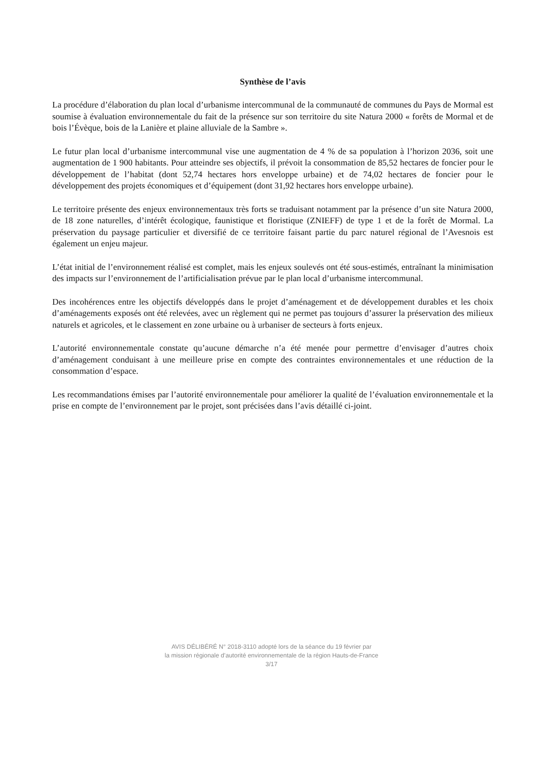Synthèse de l’avis
La procédure d’élaboration du plan local d’urbanisme intercommunal de la communauté de communes du Pays de Mormal est soumise à évaluation environnementale du fait de la présence sur son territoire du site Natura 2000 « forêts de Mormal et de bois l’Évèque, bois de la Lanière et plaine alluviale de la Sambre ».
Le futur plan local d’urbanisme intercommunal vise une augmentation de 4 % de sa population à l’horizon 2036, soit une augmentation de 1 900 habitants. Pour atteindre ses objectifs, il prévoit la consommation de 85,52 hectares de foncier pour le développement de l’habitat (dont 52,74 hectares hors enveloppe urbaine) et de 74,02 hectares de foncier pour le développement des projets économiques et d’équipement (dont 31,92 hectares hors enveloppe urbaine).
Le territoire présente des enjeux environnementaux très forts se traduisant notamment par la présence d’un site Natura 2000, de 18 zone naturelles, d’intérêt écologique, faunistique et floristique (ZNIEFF) de type 1 et de la forêt de Mormal. La préservation du paysage particulier et diversifié de ce territoire faisant partie du parc naturel régional de l’Avesnois est également un enjeu majeur.
L’état initial de l’environnement réalisé est complet, mais les enjeux soulevés ont été sous-estimés, entraînant la minimisation des impacts sur l’environnement de l’artificialisation prévue par le plan local d’urbanisme intercommunal.
Des incohérences entre les objectifs développés dans le projet d’aménagement et de développement durables et les choix d’aménagements exposés ont été relevées, avec un règlement qui ne permet pas toujours d’assurer la préservation des milieux naturels et agricoles, et le classement en zone urbaine ou à urbaniser de secteurs à forts enjeux.
L’autorité environnementale constate qu’aucune démarche n’a été menée pour permettre d’envisager d’autres choix d’aménagement conduisant à une meilleure prise en compte des contraintes environnementales et une réduction de la consommation d’espace.
Les recommandations émises par l’autorité environnementale pour améliorer la qualité de l’évaluation environnementale et la prise en compte de l’environnement par le projet, sont précisées dans l’avis détaillé ci-joint.
AVIS DÉLIBÉRÉ N° 2018-3110 adopté lors de la séance du 19 février par
la mission régionale d’autorité environnementale de la région Hauts-de-France
3/17